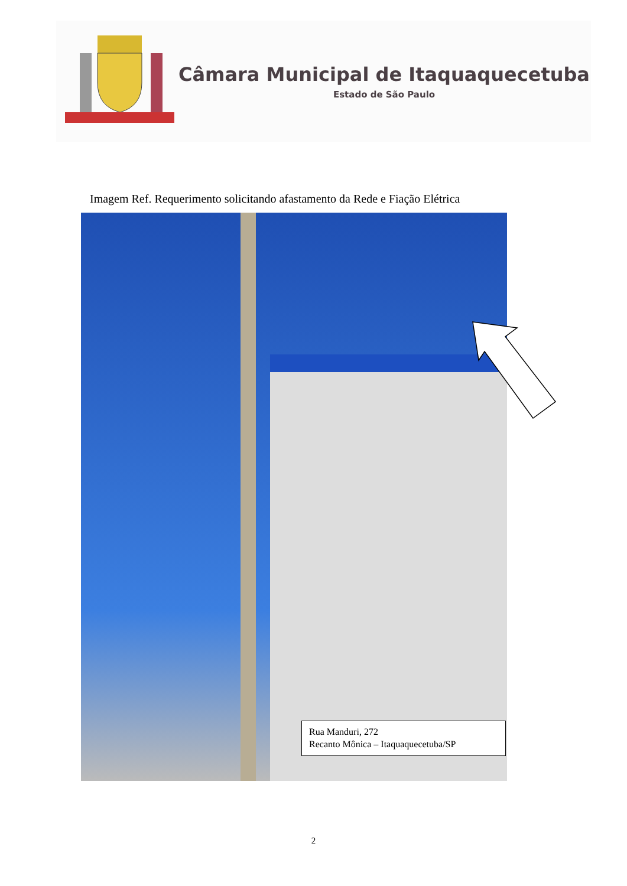Câmara Municipal de Itaquaquecetuba
Estado de São Paulo
Imagem Ref. Requerimento solicitando afastamento da Rede e Fiação Elétrica
Rua Manduri, 272
Recanto Mônica – Itaquaquecetuba/SP
2